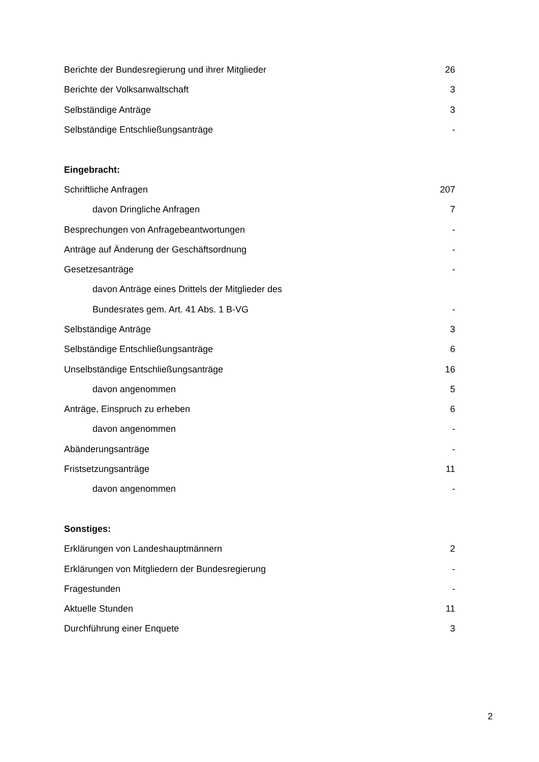| Berichte der Bundesregierung und ihrer Mitglieder | 26 |
| Berichte der Volksanwaltschaft | 3 |
| Selbständige Anträge | 3 |
| Selbständige Entschließungsanträge | - |
| Eingebracht: | |
| Schriftliche Anfragen | 207 |
| davon Dringliche Anfragen | 7 |
| Besprechungen von Anfragebeantwortungen | - |
| Anträge auf Änderung der Geschäftsordnung | - |
| Gesetzesanträge | - |
| davon Anträge eines Drittels der Mitglieder des | |
| Bundesrates gem. Art. 41 Abs. 1 B-VG | - |
| Selbständige Anträge | 3 |
| Selbständige Entschließungsanträge | 6 |
| Unselbständige Entschließungsanträge | 16 |
| davon angenommen | 5 |
| Anträge, Einspruch zu erheben | 6 |
| davon angenommen | - |
| Abänderungsanträge | - |
| Fristsetzungsanträge | 11 |
| davon angenommen | - |
| Sonstiges: | |
| Erklärungen von Landeshauptmännern | 2 |
| Erklärungen von Mitgliedern der Bundesregierung | - |
| Fragestunden | - |
| Aktuelle Stunden | 11 |
| Durchführung einer Enquete | 3 |
2